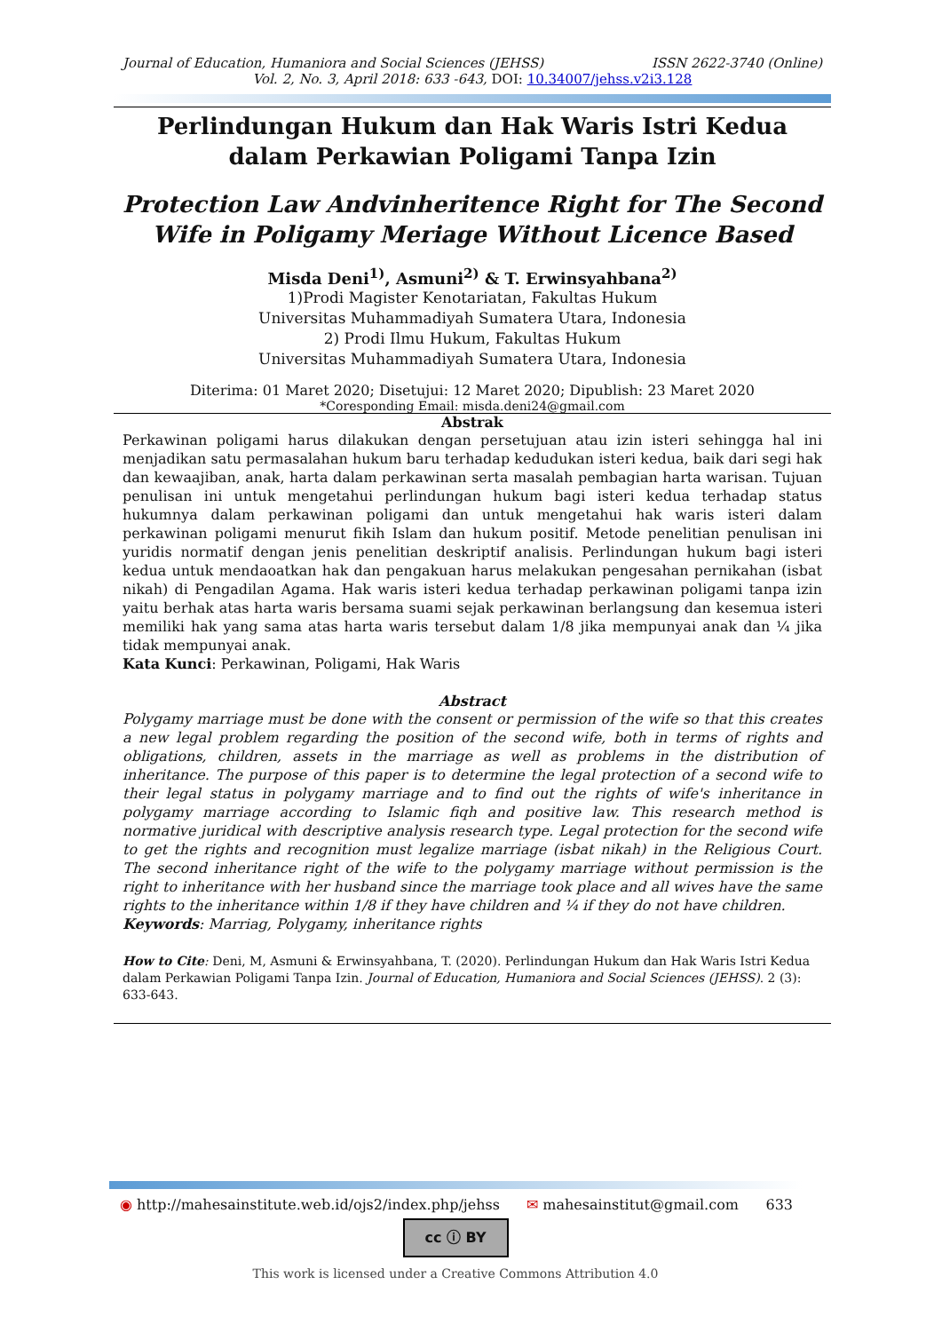Journal of Education, Humaniora and Social Sciences (JEHSS) ISSN 2622-3740 (Online)
Vol. 2, No. 3, April 2018: 633 -643, DOI: 10.34007/jehss.v2i3.128
Perlindungan Hukum dan Hak Waris Istri Kedua dalam Perkawian Poligami Tanpa Izin
Protection Law Andvinheritence Right for The Second Wife in Poligamy Meriage Without Licence Based
Misda Deni<sup>1)</sup>, Asmuni<sup>2)</sup> & T. Erwinsyahbana<sup>2)</sup>
1)Prodi Magister Kenotariatan, Fakultas Hukum
Universitas Muhammadiyah Sumatera Utara, Indonesia
2) Prodi Ilmu Hukum, Fakultas Hukum
Universitas Muhammadiyah Sumatera Utara, Indonesia
Diterima: 01 Maret 2020; Disetujui: 12 Maret 2020; Dipublish: 23 Maret 2020
*Coresponding Email: misda.deni24@gmail.com
Abstrak
Perkawinan poligami harus dilakukan dengan persetujuan atau izin isteri sehingga hal ini menjadikan satu permasalahan hukum baru terhadap kedudukan isteri kedua, baik dari segi hak dan kewaajiban, anak, harta dalam perkawinan serta masalah pembagian harta warisan. Tujuan penulisan ini untuk mengetahui perlindungan hukum bagi isteri kedua terhadap status hukumnya dalam perkawinan poligami dan untuk mengetahui hak waris isteri dalam perkawinan poligami menurut fikih Islam dan hukum positif. Metode penelitian penulisan ini yuridis normatif dengan jenis penelitian deskriptif analisis. Perlindungan hukum bagi isteri kedua untuk mendaoatkan hak dan pengakuan harus melakukan pengesahan pernikahan (isbat nikah) di Pengadilan Agama. Hak waris isteri kedua terhadap perkawinan poligami tanpa izin yaitu berhak atas harta waris bersama suami sejak perkawinan berlangsung dan kesemua isteri memiliki hak yang sama atas harta waris tersebut dalam 1/8 jika mempunyai anak dan ¼ jika tidak mempunyai anak.
Kata Kunci: Perkawinan, Poligami, Hak Waris
Abstract
Polygamy marriage must be done with the consent or permission of the wife so that this creates a new legal problem regarding the position of the second wife, both in terms of rights and obligations, children, assets in the marriage as well as problems in the distribution of inheritance. The purpose of this paper is to determine the legal protection of a second wife to their legal status in polygamy marriage and to find out the rights of wife's inheritance in polygamy marriage according to Islamic fiqh and positive law. This research method is normative juridical with descriptive analysis research type. Legal protection for the second wife to get the rights and recognition must legalize marriage (isbat nikah) in the Religious Court. The second inheritance right of the wife to the polygamy marriage without permission is the right to inheritance with her husband since the marriage took place and all wives have the same rights to the inheritance within 1/8 if they have children and ¼ if they do not have children.
Keywords: Marriag, Polygamy, inheritance rights
How to Cite: Deni, M, Asmuni & Erwinsyahbana, T. (2020). Perlindungan Hukum dan Hak Waris Istri Kedua dalam Perkawian Poligami Tanpa Izin. Journal of Education, Humaniora and Social Sciences (JEHSS). 2 (3): 633-643.
◉ http://mahesainstitute.web.id/ojs2/index.php/jehss ✉ mahesainstitut@gmail.com 633
cc ⓘ BY
This work is licensed under a Creative Commons Attribution 4.0